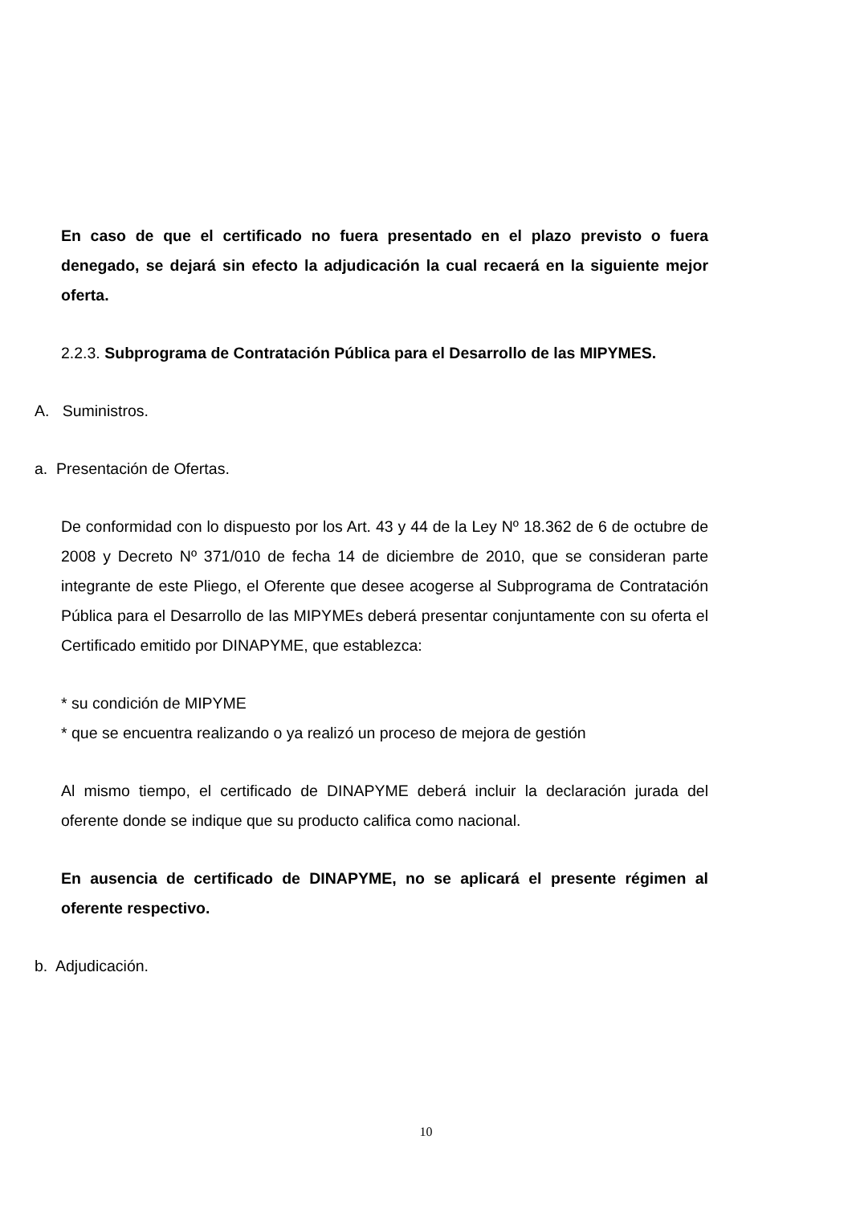En caso de que el certificado no fuera presentado en el plazo previsto o fuera denegado, se dejará sin efecto la adjudicación la cual recaerá en la siguiente mejor oferta.
2.2.3. Subprograma de Contratación Pública para el Desarrollo de las MIPYMES.
A. Suministros.
a. Presentación de Ofertas.
De conformidad con lo dispuesto por los Art. 43 y 44 de la Ley Nº 18.362 de 6 de octubre de 2008 y Decreto Nº 371/010 de fecha 14 de diciembre de 2010, que se consideran parte integrante de este Pliego, el Oferente que desee acogerse al Subprograma de Contratación Pública para el Desarrollo de las MIPYMEs deberá presentar conjuntamente con su oferta el Certificado emitido por DINAPYME, que establezca:
* su condición de MIPYME
* que se encuentra realizando o ya realizó un proceso de mejora de gestión
Al mismo tiempo, el certificado de DINAPYME deberá incluir la declaración jurada del oferente donde se indique que su producto califica como nacional.
En ausencia de certificado de DINAPYME, no se aplicará el presente régimen al oferente respectivo.
b. Adjudicación.
10